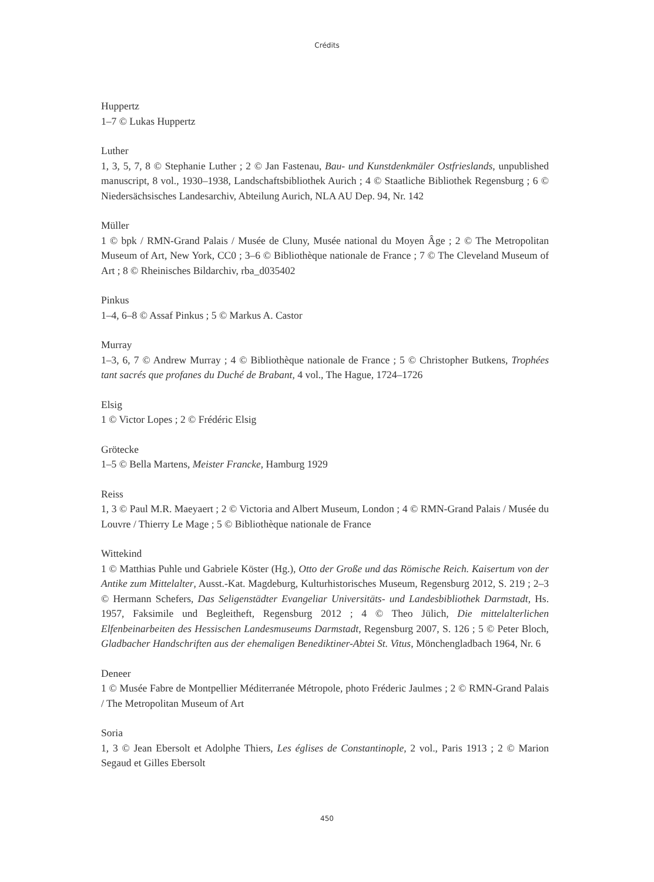Crédits
Huppertz
1–7 © Lukas Huppertz
Luther
1, 3, 5, 7, 8 © Stephanie Luther ; 2 © Jan Fastenau, Bau- und Kunstdenkmäler Ostfrieslands, unpublished manuscript, 8 vol., 1930–1938, Landschaftsbibliothek Aurich ; 4 © Staatliche Bibliothek Regensburg ; 6 © Niedersächsisches Landesarchiv, Abteilung Aurich, NLA AU Dep. 94, Nr. 142
Müller
1 © bpk / RMN-Grand Palais / Musée de Cluny, Musée national du Moyen Âge ; 2 © The Metropolitan Museum of Art, New York, CC0 ; 3–6 © Bibliothèque nationale de France ; 7 © The Cleveland Museum of Art ; 8 © Rheinisches Bildarchiv, rba_d035402
Pinkus
1–4, 6–8 © Assaf Pinkus ; 5 © Markus A. Castor
Murray
1–3, 6, 7 © Andrew Murray ; 4 © Bibliothèque nationale de France ; 5 © Christopher Butkens, Trophées tant sacrés que profanes du Duché de Brabant, 4 vol., The Hague, 1724–1726
Elsig
1 © Victor Lopes ; 2 © Frédéric Elsig
Grötecke
1–5 © Bella Martens, Meister Francke, Hamburg 1929
Reiss
1, 3 © Paul M.R. Maeyaert ; 2 © Victoria and Albert Museum, London ; 4 © RMN-Grand Palais / Musée du Louvre / Thierry Le Mage ; 5 © Bibliothèque nationale de France
Wittekind
1 © Matthias Puhle und Gabriele Köster (Hg.), Otto der Große und das Römische Reich. Kaisertum von der Antike zum Mittelalter, Ausst.-Kat. Magdeburg, Kulturhistorisches Museum, Regensburg 2012, S. 219 ; 2–3 © Hermann Schefers, Das Seligenstädter Evangeliar Universitäts- und Landesbibliothek Darmstadt, Hs. 1957, Faksimile und Begleitheft, Regensburg 2012 ; 4 © Theo Jülich, Die mittelalterlichen Elfenbeinarbeiten des Hessischen Landesmuseums Darmstadt, Regensburg 2007, S. 126 ; 5 © Peter Bloch, Gladbacher Handschriften aus der ehemaligen Benediktiner-Abtei St. Vitus, Mönchengladbach 1964, Nr. 6
Deneer
1 © Musée Fabre de Montpellier Méditerranée Métropole, photo Fréderic Jaulmes ; 2 © RMN-Grand Palais / The Metropolitan Museum of Art
Soria
1, 3 © Jean Ebersolt et Adolphe Thiers, Les églises de Constantinople, 2 vol., Paris 1913 ; 2 © Marion Segaud et Gilles Ebersolt
450